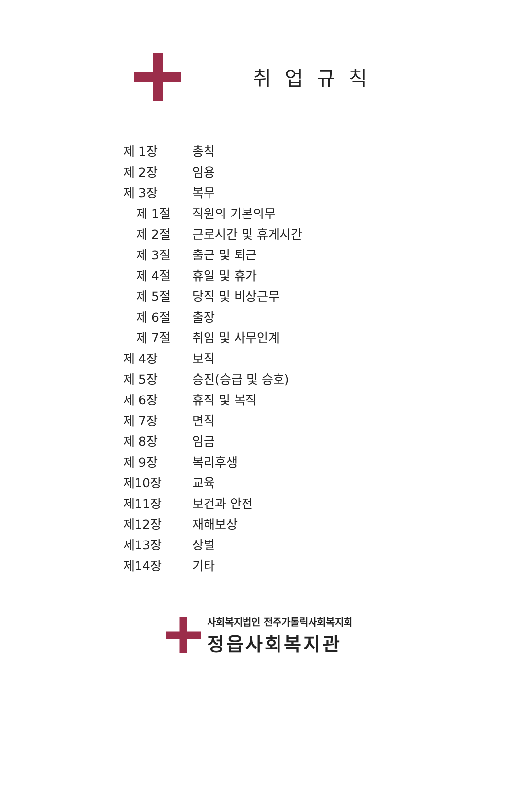취업규칙
제 1장 총칙
제 2장 임용
제 3장 복무
제 1절 직원의 기본의무
제 2절 근로시간 및 휴게시간
제 3절 출근 및 퇴근
제 4절 휴일 및 휴가
제 5절 당직 및 비상근무
제 6절 출장
제 7절 취임 및 사무인계
제 4장 보직
제 5장 승진(승급 및 승호)
제 6장 휴직 및 복직
제 7장 면직
제 8장 임금
제 9장 복리후생
제10장 교육
제11장 보건과 안전
제12장 재해보상
제13장 상벌
제14장 기타
사회복지법인 전주가톨릭사회복지회
정읍사회복지관